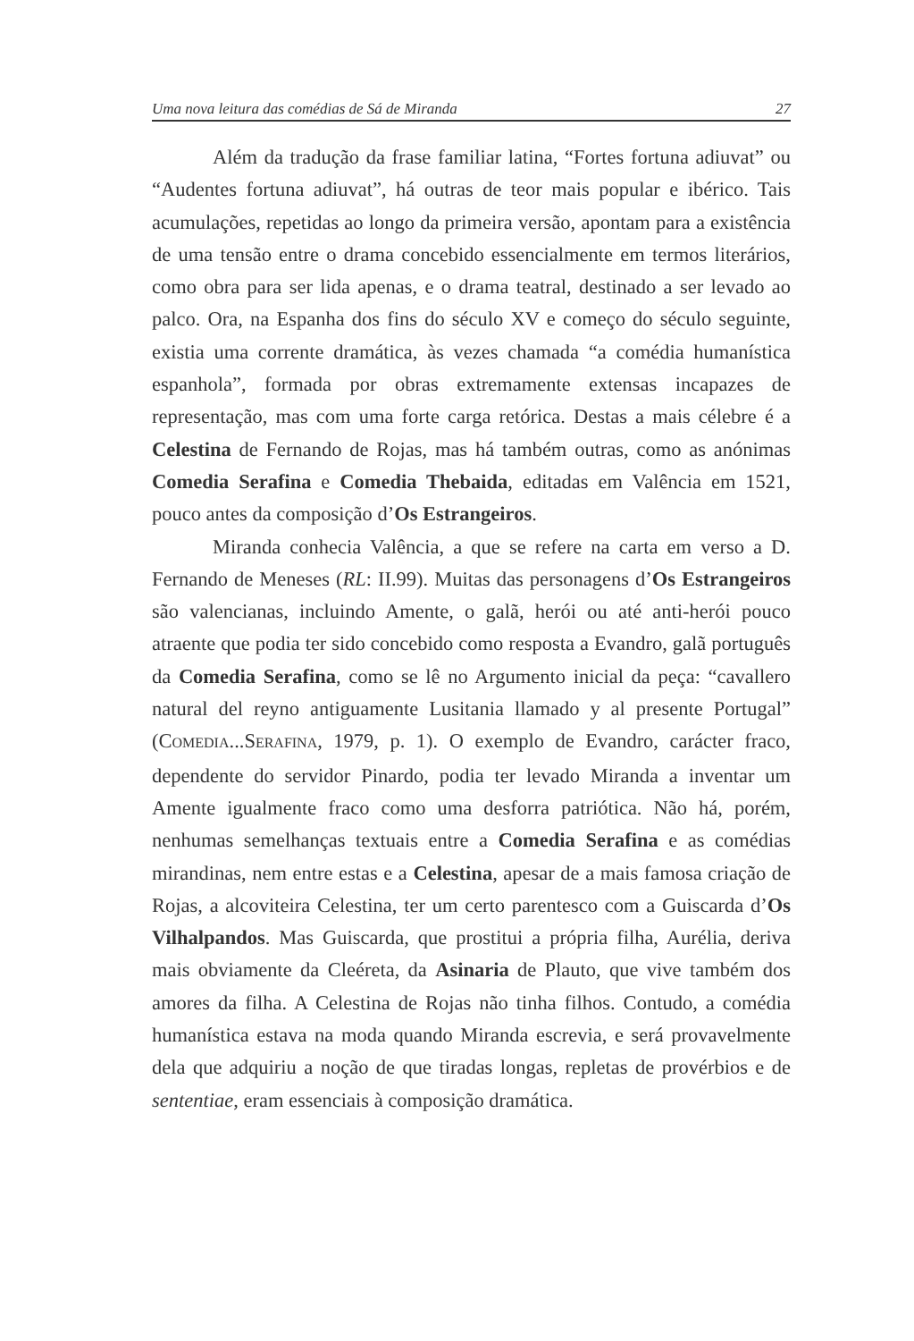Uma nova leitura das comédias de Sá de Miranda 27
Além da tradução da frase familiar latina, “Fortes fortuna adiuvat” ou “Audentes fortuna adiuvat”, há outras de teor mais popular e ibérico. Tais acumulações, repetidas ao longo da primeira versão, apontam para a existência de uma tensão entre o drama concebido essencialmente em termos literários, como obra para ser lida apenas, e o drama teatral, destinado a ser levado ao palco. Ora, na Espanha dos fins do século XV e começo do século seguinte, existia uma corrente dramática, às vezes chamada “a comédia humanística espanhola”, formada por obras extremamente extensas incapazes de representação, mas com uma forte carga retórica. Destas a mais célebre é a Celestina de Fernando de Rojas, mas há também outras, como as anónimas Comedia Serafina e Comedia Thebaida, editadas em Valência em 1521, pouco antes da composição d’Os Estrangeiros.
Miranda conhecia Valência, a que se refere na carta em verso a D. Fernando de Meneses (RL: II.99). Muitas das personagens d’Os Estrangeiros são valencianas, incluindo Amente, o galã, herói ou até anti-herói pouco atraente que podia ter sido concebido como resposta a Evandro, galã português da Comedia Serafina, como se lê no Argumento inicial da peça: “cavallero natural del reyno antiguamente Lusitania llamado y al presente Portugal” (COMEDIA...SERAFINA, 1979, p. 1). O exemplo de Evandro, carácter fraco, dependente do servidor Pinardo, podia ter levado Miranda a inventar um Amente igualmente fraco como uma desforra patriótica. Não há, porém, nenhumas semelhanças textuais entre a Comedia Serafina e as comédias mirandinas, nem entre estas e a Celestina, apesar de a mais famosa criação de Rojas, a alcoviteira Celestina, ter um certo parentesco com a Guiscarda d’Os Vilhalpandos. Mas Guiscarda, que prostitui a própria filha, Aurélia, deriva mais obviamente da Cleéreta, da Asinaria de Plauto, que vive também dos amores da filha. A Celestina de Rojas não tinha filhos. Contudo, a comédia humanística estava na moda quando Miranda escrevia, e será provavelmente dela que adquiriu a noção de que tiradas longas, repletas de provérbios e de sententiae, eram essenciais à composição dramática.